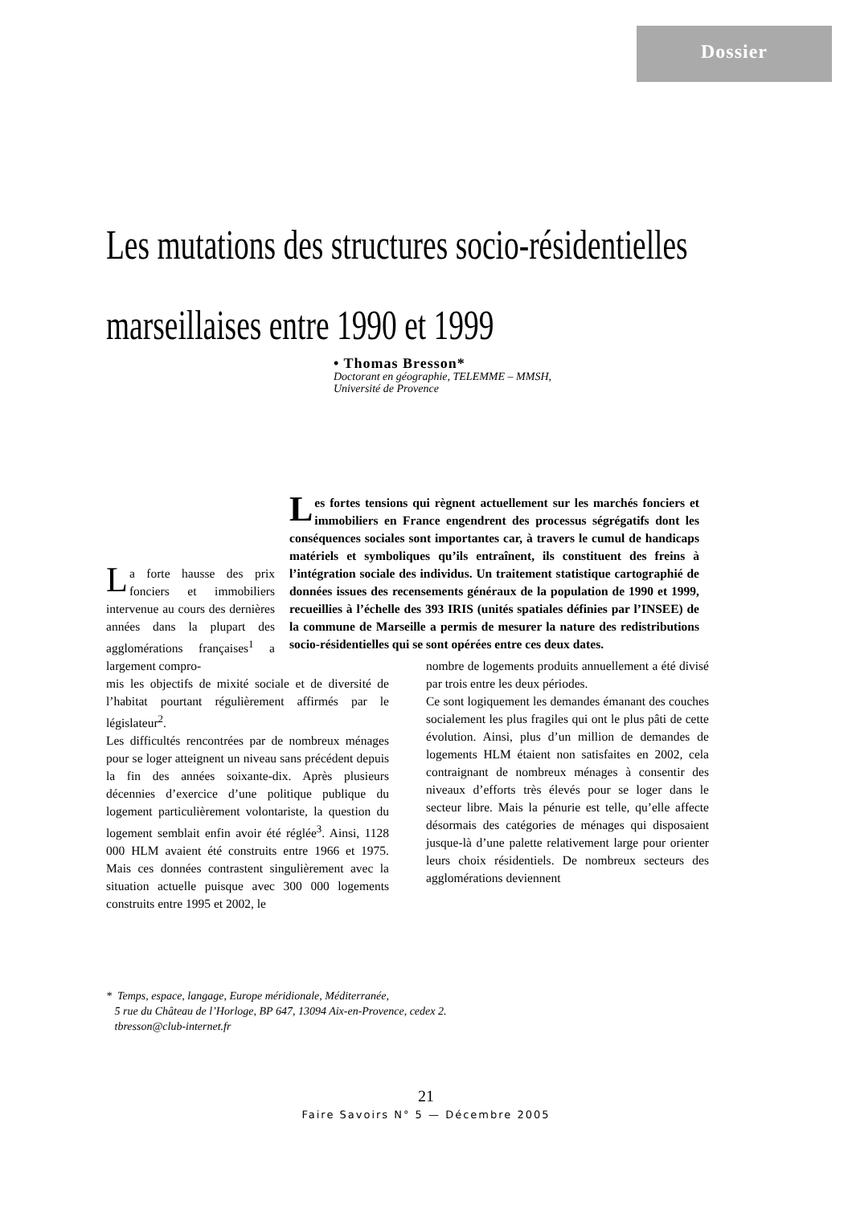Dossier
Les mutations des structures socio-résidentielles
marseillaises entre 1990 et 1999
• Thomas Bresson*
Doctorant en géographie, TELEMME – MMSH,
Université de Provence
Les fortes tensions qui règnent actuellement sur les marchés fonciers et immobiliers en France engendrent des processus ségrégatifs dont les conséquences sociales sont importantes car, à travers le cumul de handicaps matériels et symboliques qu’ils entraînent, ils constituent des freins à l’intégration sociale des individus. Un traitement statistique cartographié de données issues des recensements généraux de la population de 1990 et 1999, recueillies à l’échelle des 393 IRIS (unités spatiales définies par l’INSEE) de la commune de Marseille a permis de mesurer la nature des redistributions socio-résidentielles qui se sont opérées entre ces deux dates.
La forte hausse des prix fonciers et immobiliers intervenue au cours des dernières années dans la plupart des agglomérations françaises<sup>1</sup> a largement compro-
mis les objectifs de mixité sociale et de diversité de l’habitat pourtant régulièrement affirmés par le législateur<sup>2</sup>.
Les difficultés rencontrées par de nombreux ménages pour se loger atteignent un niveau sans précédent depuis la fin des années soixante-dix. Après plusieurs décennies d’exercice d’une politique publique du logement particulièrement volontariste, la question du logement semblait enfin avoir été réglée<sup>3</sup>. Ainsi, 1128 000 HLM avaient été construits entre 1966 et 1975. Mais ces données contrastent singulièrement avec la situation actuelle puisque avec 300 000 logements construits entre 1995 et 2002, le
nombre de logements produits annuellement a été divisé par trois entre les deux périodes.
Ce sont logiquement les demandes émanant des couches socialement les plus fragiles qui ont le plus pâti de cette évolution. Ainsi, plus d’un million de demandes de logements HLM étaient non satisfaites en 2002, cela contraignant de nombreux ménages à consentir des niveaux d’efforts très élevés pour se loger dans le secteur libre. Mais la pénurie est telle, qu’elle affecte désormais des catégories de ménages qui disposaient jusque-là d’une palette relativement large pour orienter leurs choix résidentiels. De nombreux secteurs des agglomérations deviennent
* Temps, espace, langage, Europe méridionale, Méditerranée,
5 rue du Château de l’Horloge, BP 647, 13094 Aix-en-Provence, cedex 2.
tbresson@club-internet.fr
21
Faire Savoirs N° 5 — Décembre 2005